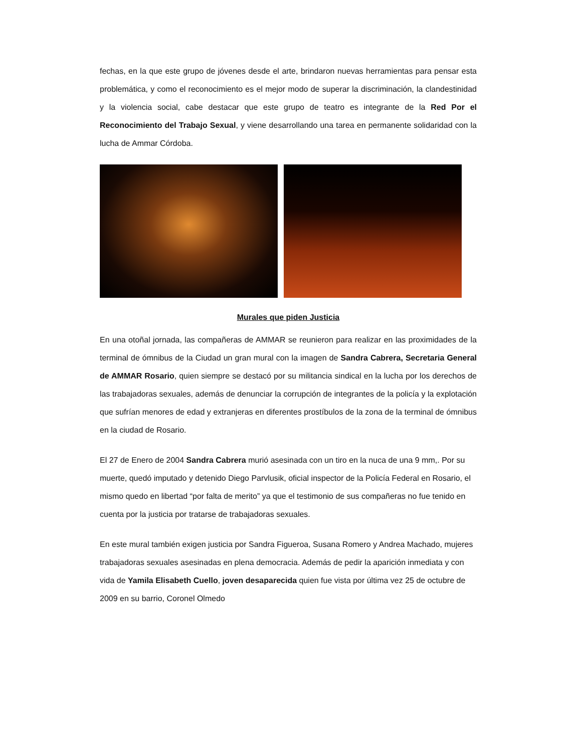fechas, en la que este grupo de jóvenes desde el arte, brindaron nuevas herramientas para pensar esta problemática, y como el reconocimiento es el mejor modo de superar la discriminación, la clandestinidad y la violencia social, cabe destacar que este grupo de teatro es integrante de la Red Por el Reconocimiento del Trabajo Sexual, y viene desarrollando una tarea en permanente solidaridad con la lucha de Ammar Córdoba.
Murales que piden Justicia
En una otoñal jornada, las compañeras de AMMAR se reunieron para realizar en las proximidades de la terminal de ómnibus de la Ciudad un gran mural con la imagen de Sandra Cabrera, Secretaria General de AMMAR Rosario, quien siempre se destacó por su militancia sindical en la lucha por los derechos de las trabajadoras sexuales, además de denunciar la corrupción de integrantes de la policía y la explotación que sufrían menores de edad y extranjeras en diferentes prostíbulos de la zona de la terminal de ómnibus en la ciudad de Rosario.
El 27 de Enero de 2004 Sandra Cabrera murió asesinada con un tiro en la nuca de una 9 mm,. Por su muerte, quedó imputado y detenido Diego Parvlusik, oficial inspector de la Policía Federal en Rosario, el mismo quedo en libertad “por falta de merito” ya que el testimonio de sus compañeras no fue tenido en cuenta por la justicia por tratarse de trabajadoras sexuales.
En este mural también exigen justicia por Sandra Figueroa, Susana Romero y Andrea Machado, mujeres trabajadoras sexuales asesinadas en plena democracia. Además de pedir la aparición inmediata y con vida de Yamila Elisabeth Cuello, joven desaparecida quien fue vista por última vez 25 de octubre de 2009 en su barrio, Coronel Olmedo